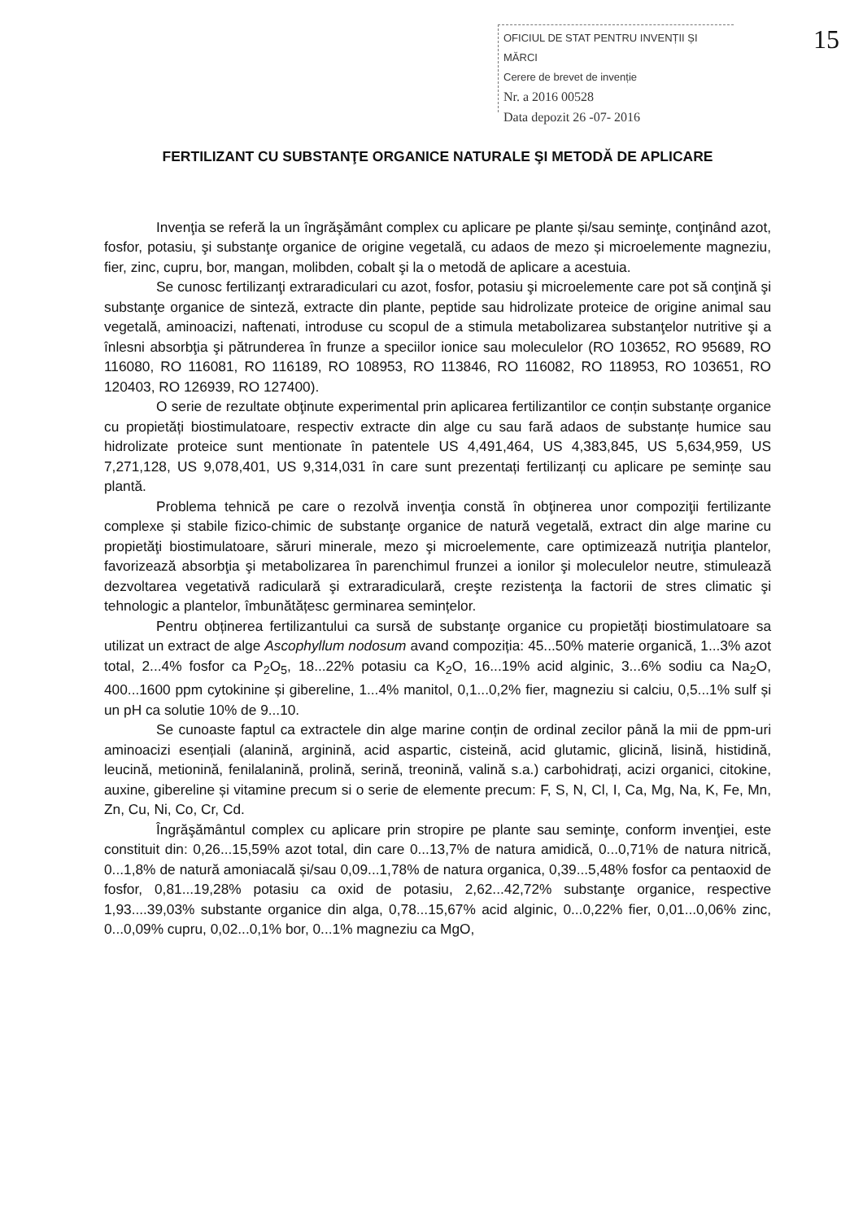OFICIUL DE STAT PENTRU INVENȚII ȘI MĂRCI
Cerere de brevet de invenție
Nr. a 2016 00528
Data depozit 26 -07- 2016
15
FERTILIZANT CU SUBSTANŢE ORGANICE NATURALE ŞI METODĂ DE APLICARE
Invenţia se referă la un îngrăşământ complex cu aplicare pe plante și/sau seminţe, conţinând azot, fosfor, potasiu, şi substanţe organice de origine vegetală, cu adaos de mezo și microelemente magneziu, fier, zinc, cupru, bor, mangan, molibden, cobalt şi la o metodă de aplicare a acestuia.
Se cunosc fertilizanţi extraradiculari cu azot, fosfor, potasiu şi microelemente care pot să conţină şi substanţe organice de sinteză, extracte din plante, peptide sau hidrolizate proteice de origine animal sau vegetală, aminoacizi, naftenati, introduse cu scopul de a stimula metabolizarea substanţelor nutritive şi a înlesni absorbţia şi pătrunderea în frunze a speciilor ionice sau moleculelor (RO 103652, RO 95689, RO 116080, RO 116081, RO 116189, RO 108953, RO 113846, RO 116082, RO 118953, RO 103651, RO 120403, RO 126939, RO 127400).
O serie de rezultate obţinute experimental prin aplicarea fertilizantilor ce conțin substanțe organice cu propietăți biostimulatoare, respectiv extracte din alge cu sau fară adaos de substanțe humice sau hidrolizate proteice sunt mentionate în patentele US 4,491,464, US 4,383,845, US 5,634,959, US 7,271,128, US 9,078,401, US 9,314,031 în care sunt prezentați fertilizanți cu aplicare pe semințe sau plantă.
Problema tehnică pe care o rezolvă invenţia constă în obţinerea unor compoziţii fertilizante complexe și stabile fizico-chimic de substanţe organice de natură vegetală, extract din alge marine cu propietăţi biostimulatoare, săruri minerale, mezo şi microelemente, care optimizează nutriţia plantelor, favorizează absorbţia şi metabolizarea în parenchimul frunzei a ionilor şi moleculelor neutre, stimulează dezvoltarea vegetativă radiculară şi extraradiculară, creşte rezistenţa la factorii de stres climatic şi tehnologic a plantelor, îmbunătățesc germinarea semințelor.
Pentru obținerea fertilizantului ca sursă de substanţe organice cu propietăți biostimulatoare sa utilizat un extract de alge Ascophyllum nodosum avand compoziția: 45...50% materie organică, 1...3% azot total, 2...4% fosfor ca P<sub>2</sub>O<sub>5</sub>, 18...22% potasiu ca K<sub>2</sub>O, 16...19% acid alginic, 3...6% sodiu ca Na<sub>2</sub>O, 400...1600 ppm cytokinine și gibereline, 1...4% manitol, 0,1...0,2% fier, magneziu si calciu, 0,5...1% sulf și un pH ca solutie 10% de 9...10.
Se cunoaste faptul ca extractele din alge marine conțin de ordinal zecilor până la mii de ppm-uri aminoacizi esențiali (alanină, arginină, acid aspartic, cisteină, acid glutamic, glicină, lisină, histidină, leucină, metionină, fenilalanină, prolină, serină, treonină, valină s.a.) carbohidrați, acizi organici, citokine, auxine, gibereline și vitamine precum si o serie de elemente precum: F, S, N, Cl, I, Ca, Mg, Na, K, Fe, Mn, Zn, Cu, Ni, Co, Cr, Cd.
Îngrăşământul complex cu aplicare prin stropire pe plante sau seminţe, conform invenţiei, este constituit din: 0,26...15,59% azot total, din care 0...13,7% de natura amidică, 0...0,71% de natura nitrică, 0...1,8% de natură amoniacală și/sau 0,09...1,78% de natura organica, 0,39...5,48% fosfor ca pentaoxid de fosfor, 0,81...19,28% potasiu ca oxid de potasiu, 2,62...42,72% substanţe organice, respective 1,93....39,03% substante organice din alga, 0,78...15,67% acid alginic, 0...0,22% fier, 0,01...0,06% zinc, 0...0,09% cupru, 0,02...0,1% bor, 0...1% magneziu ca MgO,